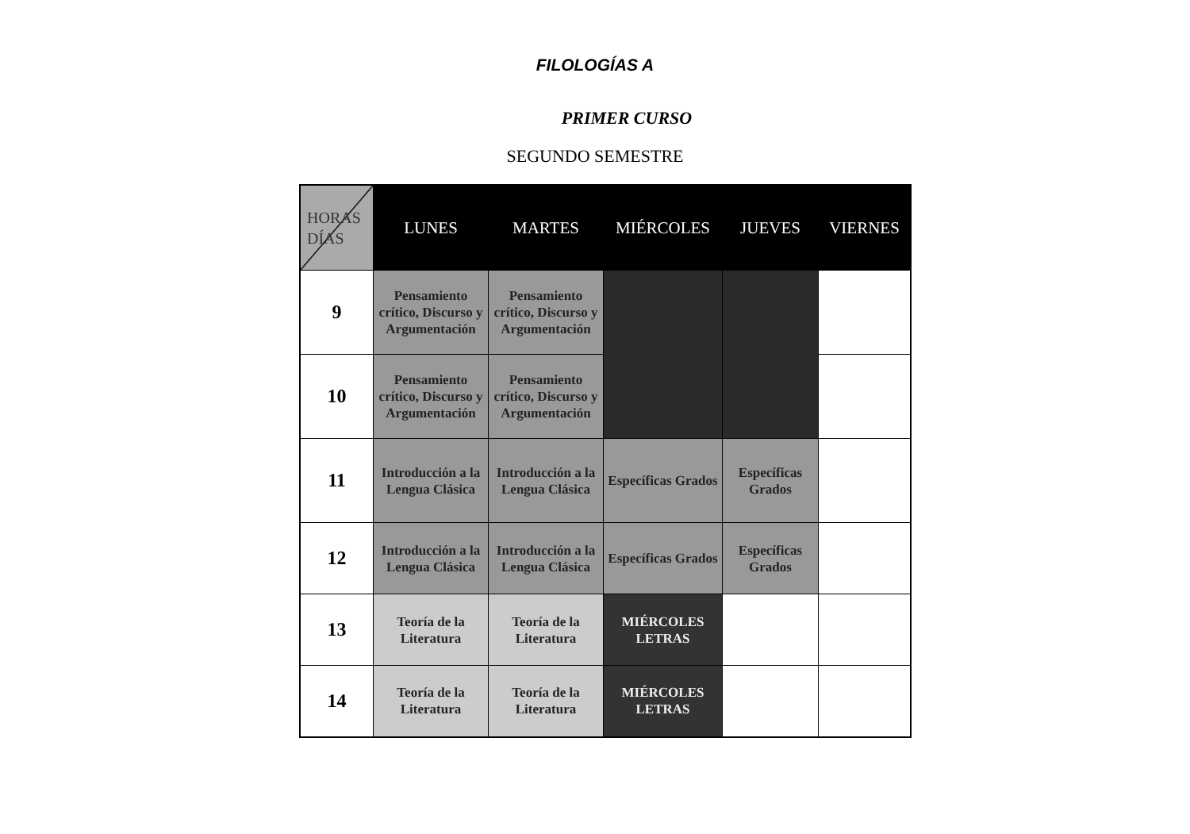FILOLOGÍAS A
PRIMER CURSO
SEGUNDO SEMESTRE
| HORAS DÍAS | LUNES | MARTES | MIÉRCOLES | JUEVES | VIERNES |
| --- | --- | --- | --- | --- | --- |
| 9 | Pensamiento crítico, Discurso y Argumentación | Pensamiento crítico, Discurso y Argumentación | | | |
| 10 | Pensamiento crítico, Discurso y Argumentación | Pensamiento crítico, Discurso y Argumentación | | | |
| 11 | Introducción a la Lengua Clásica | Introducción a la Lengua Clásica | Específicas Grados | Específicas Grados | |
| 12 | Introducción a la Lengua Clásica | Introducción a la Lengua Clásica | Específicas Grados | Específicas Grados | |
| 13 | Teoría de la Literatura | Teoría de la Literatura | MIÉRCOLES LETRAS | | |
| 14 | Teoría de la Literatura | Teoría de la Literatura | MIÉRCOLES LETRAS | | |